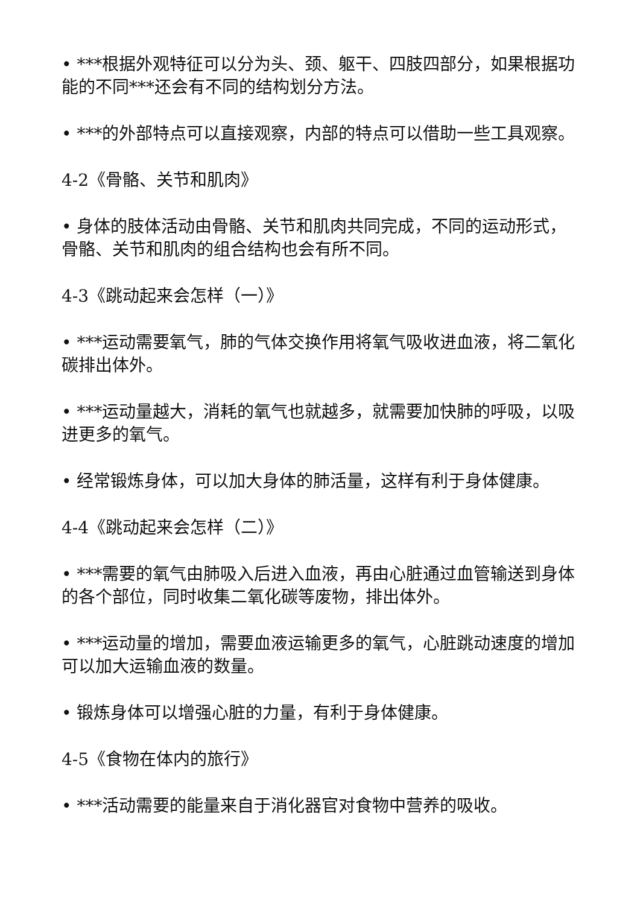• ***根据外观特征可以分为头、颈、躯干、四肢四部分，如果根据功能的不同***还会有不同的结构划分方法。
• ***的外部特点可以直接观察，内部的特点可以借助一些工具观察。
4-2《骨骼、关节和肌肉》
• 身体的肢体活动由骨骼、关节和肌肉共同完成，不同的运动形式，骨骼、关节和肌肉的组合结构也会有所不同。
4-3《跳动起来会怎样（一）》
• ***运动需要氧气，肺的气体交换作用将氧气吸收进血液，将二氧化碳排出体外。
• ***运动量越大，消耗的氧气也就越多，就需要加快肺的呼吸，以吸进更多的氧气。
• 经常锻炼身体，可以加大身体的肺活量，这样有利于身体健康。
4-4《跳动起来会怎样（二）》
• ***需要的氧气由肺吸入后进入血液，再由心脏通过血管输送到身体的各个部位，同时收集二氧化碳等废物，排出体外。
• ***运动量的增加，需要血液运输更多的氧气，心脏跳动速度的增加可以加大运输血液的数量。
• 锻炼身体可以增强心脏的力量，有利于身体健康。
4-5《食物在体内的旅行》
• ***活动需要的能量来自于消化器官对食物中营养的吸收。